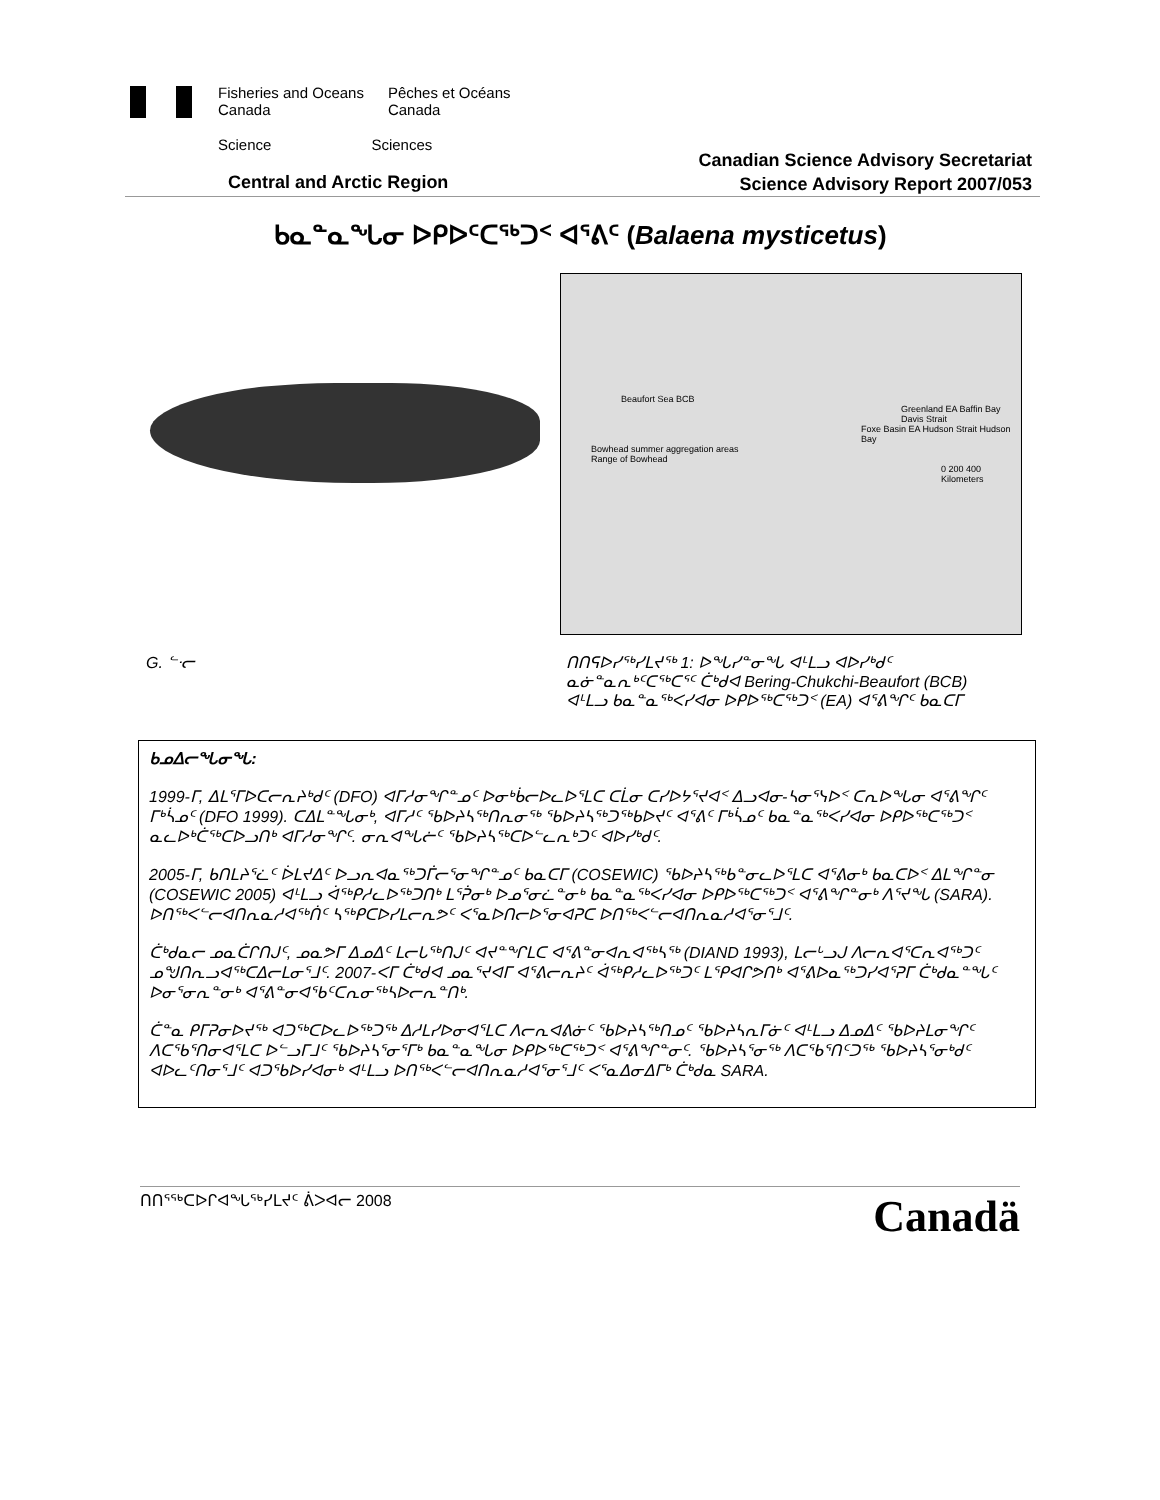Fisheries and Oceans
Canada
Pêches et Océans
Canada
Science Sciences
Central and Arctic Region
Canadian Science Advisory Secretariat
Science Advisory Report 2007/053
ᑲᓇᓐᓇᖓᓂ ᐅᑭᐅᑦᑕᖅᑐᑉ ᐊᕐᕕᑦ (Balaena mysticetus)
Beaufort Sea BCB
Greenland EA Baffin Bay Davis Strait
Foxe Basin EA Hudson Strait Hudson Bay
Bowhead summer aggregation areas
Range of Bowhead
0 200 400 Kilometers
G. ᓪᐧᓕ ᑎᑎᕋᐅᓯᖅᓯᒪᔪᖅ 1: ᐅᖓᓯᓐᓂᖓ ᐊᒻᒪᓗ ᐊᐅᓯᒃᑯᑦ ᓇᓃᓐᓇᕆᒃᑦᑕᖅᑕᕐᑦ ᑖᒃᑯᐊ Bering-Chukchi-Beaufort (BCB) ᐊᒻᒪᓗ ᑲᓇᓐᓇᖅᐸᓯᐊᓂ ᐅᑭᐅᖅᑕᖅᑐᑉ (EA) ᐊᕐᕕᖏᑦ ᑲᓇᑕᒥ
ᑲᓄᐃᓕᖓᓂᖓ:
1999-ᒥ, ᐃᒪᕐᒥᐅᑕᓕᕆᔨᒃᑯᑦ (DFO) ᐊᒥᓱᓂᖏᓐᓄᑦ ᐅᓂᒃᑳᓕᐅᓚᐅᕐᒪᑕ ᑕᒫᓂ ᑕᓯᐅᔭᕐᔪᐊᑉ ᐃᓗᐊᓂ-ᓴᓂᕐᓭᐅᑉ ᑕᕆᐅᖓᓂ ᐊᕐᕕᖏᑦ ᒥᒃᓵᓄᑦ (DFO 1999). ᑕᐃᒪᓐᖓᓂᒃ, ᐊᒥᓱᑦ ᖃᐅᔨᓴᖅᑎᕆᓂᕐᒃ ᖃᐅᔨᓴᖅᑐᖅᑲᐅᔪᑦ ᐊᕐᕕᑦ ᒥᒃᓵᓄᑦ ᑲᓇᓐᓇᖅᐸᓯᐊᓂ ᐅᑭᐅᖅᑕᖅᑐᑉ ᓇᓚᐅᒃᑖᖅᑕᐅᓗᑎᒃ ᐊᒥᓱᓂᖏᑦ. ᓂᕆᐊᖓᓖᑦ ᖃᐅᔨᓴᖅᑕᐅᓪᓚᕆᒃᑐᑦ ᐊᐅᓯᒃᑯᑦ.
2005-ᒥ, ᑲᑎᒪᔨᕐᓛᑦ ᐆᒪᔪᐃᑦ ᐅᓗᕆᐊᓇᖅᑐᒦᓕᕐᓂᖏᓐᓄᑦ ᑲᓇᑕᒥ (COSEWIC) ᖃᐅᔨᓴᖅᑲᓐᓂᓚᐅᕐᒪᑕ ᐊᕐᕕᓂᒃ ᑲᓇᑕᐅᑉ ᐃᒪᖏᓐᓂ (COSEWIC 2005) ᐊᒻᒪᓗ ᐋᖅᑭᓱᓚᐅᖅᑐᑎᒃ ᒪᕐᕉᓂᒃ ᐅᓄᕐᓂᓛᓐᓂᒃ ᑲᓇᓐᓇᖅᐸᓯᐊᓂ ᐅᑭᐅᖅᑕᖅᑐᑉ ᐊᕐᕕᖏᓐᓂᒃ ᐱᕐᔪᖓ (SARA). ᐅᑎᖅᐸᓪᓕᐊᑎᕆᓇᓱᐊᖅᑏᑦ ᓴᖅᑭᑕᐅᓯᒪᓕᕆᕗᑦ ᐸᕐᓇᐅᑎᓕᐅᕐᓂᐊᕈᑕ ᐅᑎᖅᐸᓪᓕᐊᑎᕆᓇᓱᐊᕐᓂᕐᒧᑦ.
ᑖᒃᑯᓇᓕ ᓄᓇᑖᒋᑎᒍᑦ, ᓄᓇᕗᒥ ᐃᓄᐃᑦ ᒪᓕᒐᖅᑎᒍᑦ ᐊᔪᓐᖏᒪᑕ ᐊᕐᕕᓐᓂᐊᕆᐊᖅᓴᖅ (DIAND 1993), ᒪᓕᒡᓗᒍ ᐱᓕᕆᐊᕐᑕᕆᐊᖅᑐᑦ ᓄᖑᑎᕆᓗᐊᖅᑕᐃᓕᒪᓂᕐᒧᑦ. 2007-ᐸᒥ ᑖᒃᑯᐊ ᓄᓇᕐᔪᐊᒥ ᐊᕐᕕᓕᕆᔨᑦ ᐋᖅᑭᓱᓚᐅᖅᑐᑦ ᒪᕿᐊᒋᕗᑎᒃ ᐊᕐᕕᐅᓇᖅᑐᓯᐊᕐᕈᒥ ᑖᒃᑯᓇᓐᖓᑦ ᐅᓂᕐᓂᕆᓐᓂᒃ ᐊᕐᕕᓐᓂᐊᖃᑦᑕᕆᓂᖅᓴᐅᓕᕆᓐᑎᒃ.
ᑖᓐᓇ ᑭᒥᕈᓂᐅᔪᖅ ᐊᑐᖅᑕᐅᓚᐅᖅᑐᖅ ᐃᓱᒪᓯᐅᓂᐊᕐᒪᑕ ᐱᓕᕆᐊᕕᓃᑦ ᖃᐅᔨᓴᖅᑎᓄᑦ ᖃᐅᔨᓴᕆᒥᓃᑦ ᐊᒻᒪᓗ ᐃᓄᐃᑦ ᖃᐅᔨᒪᓂᖏᑦ ᐱᑕᖃᕐᑎᓂᐊᕐᒪᑕ ᐅᓪᓗᒥᒧᑦ ᖃᐅᔨᓴᕐᓂᕐᒥᒃ ᑲᓇᓐᓇᖓᓂ ᐅᑭᐅᖅᑕᖅᑐᑉ ᐊᕐᕕᖏᓐᓂᑦ. ᖃᐅᔨᓴᕐᓂᖅ ᐱᑕᖃᕐᑎᑦᑐᖅ ᖃᐅᔨᓴᕐᓂᒃᑯᑦ ᐊᐅᓚᑦᑎᓂᕐᒧᑦ ᐊᑐᕐᑲᐅᓯᐊᓂᒃ ᐊᒻᒪᓗ ᐅᑎᖅᐸᓪᓕᐊᑎᕆᓇᓱᐊᕐᓂᕐᒧᑦ ᐸᕐᓇᐃᓂᐃᒥᒃ ᑖᒃᑯᓇ SARA.
ᑎᑎᕐᖅᑕᐅᒋᐊᖓᖅᓯᒪᔪᑦ ᕖᐳᐊᓕ 2008 Canadä